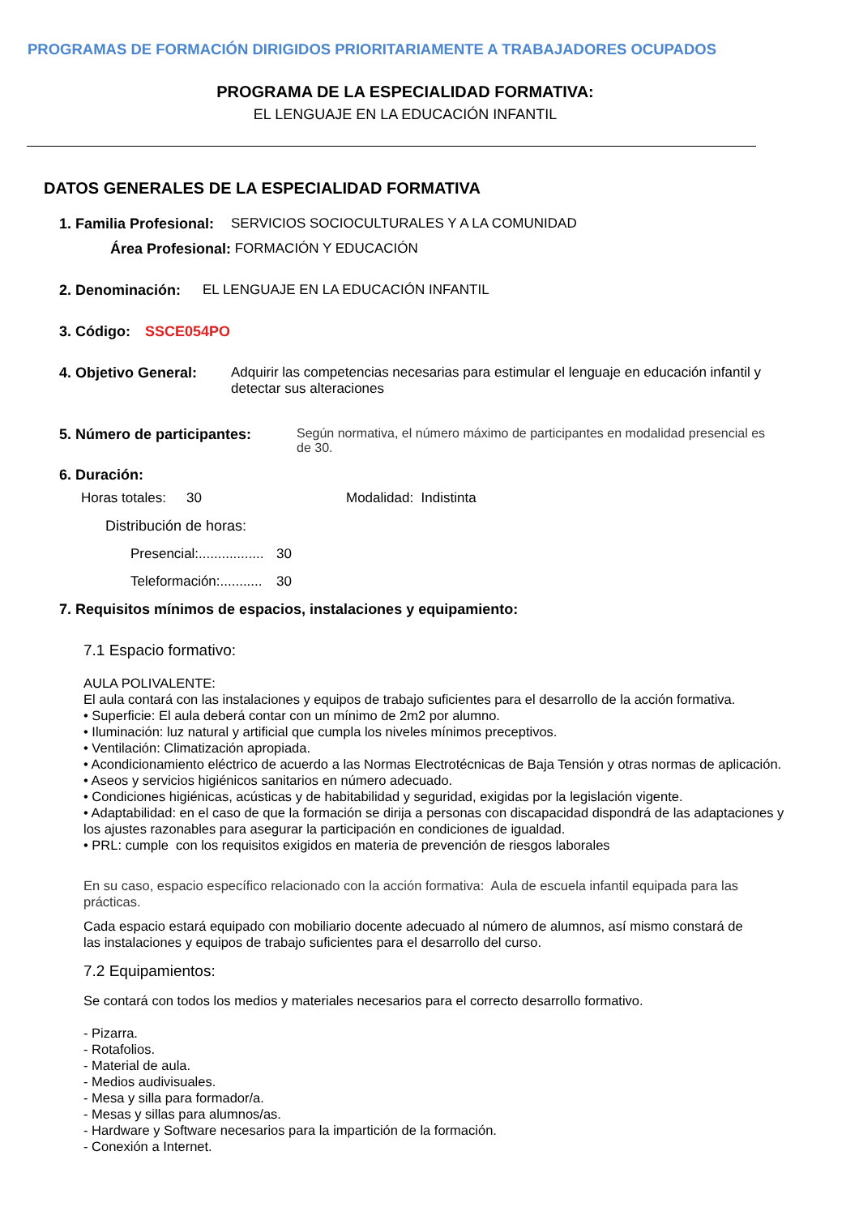PROGRAMAS DE FORMACIÓN DIRIGIDOS PRIORITARIAMENTE A TRABAJADORES OCUPADOS
PROGRAMA DE LA ESPECIALIDAD FORMATIVA:
EL LENGUAJE EN LA EDUCACIÓN INFANTIL
DATOS GENERALES DE LA ESPECIALIDAD FORMATIVA
1. Familia Profesional: SERVICIOS SOCIOCULTURALES Y A LA COMUNIDAD
Área Profesional: FORMACIÓN Y EDUCACIÓN
2. Denominación: EL LENGUAJE EN LA EDUCACIÓN INFANTIL
3. Código: SSCE054PO
4. Objetivo General: Adquirir las competencias necesarias para estimular el lenguaje en educación infantil y detectar sus alteraciones
5. Número de participantes: Según normativa, el número máximo de participantes en modalidad presencial es de 30.
6. Duración:
Horas totales: 30 Modalidad: Indistinta
Distribución de horas:
Presencial:................. 30
Teleformación:........... 30
7. Requisitos mínimos de espacios, instalaciones y equipamiento:
7.1 Espacio formativo:
AULA POLIVALENTE:
El aula contará con las instalaciones y equipos de trabajo suficientes para el desarrollo de la acción formativa.
• Superficie: El aula deberá contar con un mínimo de 2m2 por alumno.
• Iluminación: luz natural y artificial que cumpla los niveles mínimos preceptivos.
• Ventilación: Climatización apropiada.
• Acondicionamiento eléctrico de acuerdo a las Normas Electrotécnicas de Baja Tensión y otras normas de aplicación.
• Aseos y servicios higiénicos sanitarios en número adecuado.
• Condiciones higiénicas, acústicas y de habitabilidad y seguridad, exigidas por la legislación vigente.
• Adaptabilidad: en el caso de que la formación se dirija a personas con discapacidad dispondrá de las adaptaciones y los ajustes razonables para asegurar la participación en condiciones de igualdad.
• PRL: cumple con los requisitos exigidos en materia de prevención de riesgos laborales
En su caso, espacio específico relacionado con la acción formativa: Aula de escuela infantil equipada para las prácticas.
Cada espacio estará equipado con mobiliario docente adecuado al número de alumnos, así mismo constará de las instalaciones y equipos de trabajo suficientes para el desarrollo del curso.
7.2 Equipamientos:
Se contará con todos los medios y materiales necesarios para el correcto desarrollo formativo.
- Pizarra.
- Rotafolios.
- Material de aula.
- Medios audivisuales.
- Mesa y silla para formador/a.
- Mesas y sillas para alumnos/as.
- Hardware y Software necesarios para la impartición de la formación.
- Conexión a Internet.